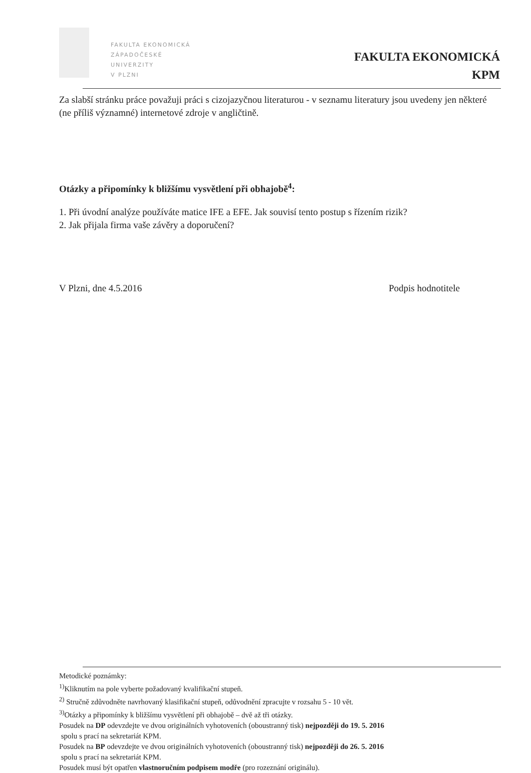FAKULTA EKONOMICKÁ
ZÁPADOČESKÉ
UNIVERZITY
V PLZNI
FAKULTA EKONOMICKÁ
KPM
Za slabší stránku práce považuji práci s cizojazyčnou literaturou - v seznamu literatury jsou uvedeny jen některé (ne příliš významné) internetové zdroje v angličtině.
Otázky a připomínky k bližšímu vysvětlení při obhajobě<sup>4</sup>:
1. Při úvodní analýze používáte matice IFE a EFE. Jak souvisí tento postup s řízením rizik?
2. Jak přijala firma vaše závěry a doporučení?
V Plzni, dne 4.5.2016 Podpis hodnotitele
Metodické poznámky:
<sup>1)</sup> Kliknutím na pole vyberte požadovaný kvalifikační stupeň.
<sup>2)</sup> Stručně zdůvodněte navrhovaný klasifikační stupeň, odůvodnění zpracujte v rozsahu 5 - 10 vět.
<sup>3)</sup> Otázky a připomínky k bližšímu vysvětlení při obhajobě – dvě až tři otázky.
Posudek na DP odevzdejte ve dvou originálních vyhotoveních (oboustranný tisk) nejpozději do 19. 5. 2016
spolu s prací na sekretariát KPM.
Posudek na BP odevzdejte ve dvou originálních vyhotoveních (oboustranný tisk) nejpozději do 26. 5. 2016
spolu s prací na sekretariát KPM.
Posudek musí být opatřen vlastnoručním podpisem modře (pro rozeznání originálu).